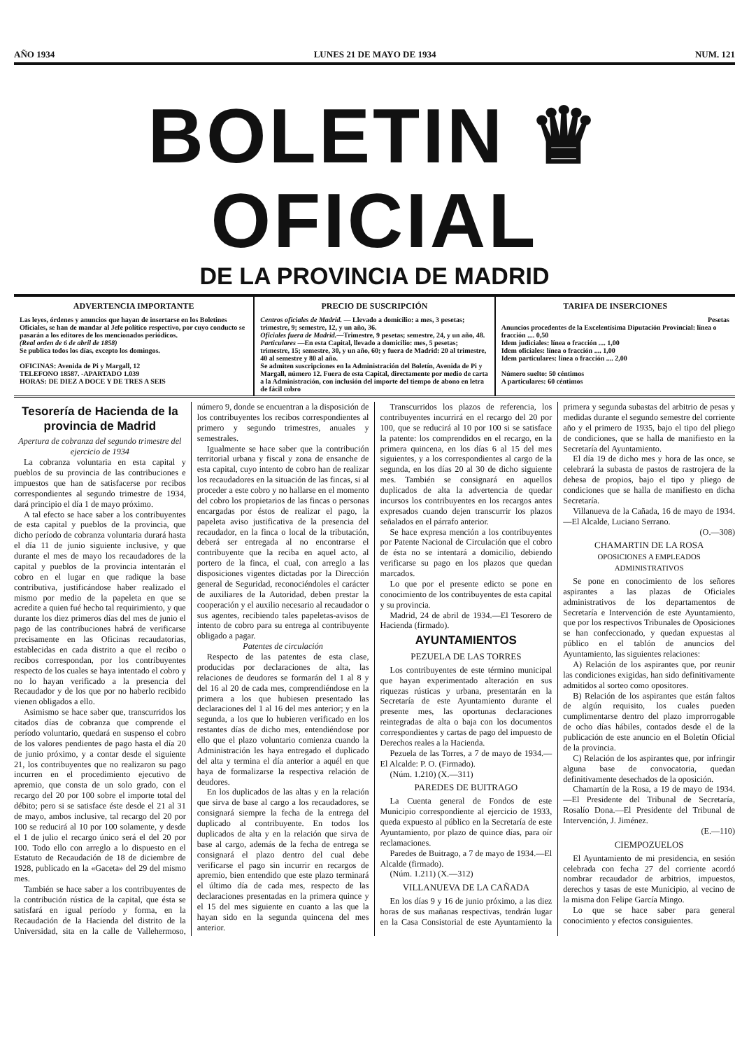AÑO 1934 LUNES 21 DE MAYO DE 1934 NUM. 121
BOLETIN ♛ OFICIAL
DE LA PROVINCIA DE MADRID
ADVERTENCIA IMPORTANTE
Las leyes, órdenes y anuncios que hayan de insertarse en los Boletines Oficiales, se han de mandar al Jefe político respectivo, por cuyo conducto se pasarán a los editores de los mencionados periódicos.
(Real orden de 6 de abril de 1858)
Se publica todos los días, excepto los domingos.
OFICINAS: Avenida de Pi y Margall, 12
TELEFONO 18587. -APARTADO 1.039
HORAS: DE DIEZ A DOCE Y DE TRES A SEIS
PRECIO DE SUSCRIPCIÓN
Centros oficiales de Madrid. — Llevado a domicilio: a mes, 3 pesetas; trimestre, 9; semestre, 12, y un año, 36.
Oficiales fuera de Madrid.—Trimestre, 9 pesetas; semestre, 24, y un año, 48.
Particulares —En esta Capital, llevado a domicilio: mes, 5 pesetas; trimestre, 15; semestre, 30, y un año, 60; y fuera de Madrid: 20 al trimestre, 40 al semestre y 80 al año.
Se admiten suscripciones en la Administración del Boletín, Avenida de Pi y Margall, número 12. Fuera de esta Capital, directamente por medio de carta a la Administración, con inclusión del importe del tiempo de abono en letra de fácil cobro
TARIFA DE INSERCIONES
Pesetas
Anuncios procedentes de la Excelentísima Diputación Provincial: línea o fracción .... 0,50
Idem judiciales: línea o fracción .... 1,00
Idem oficiales: línea o fracción .... 1,00
Idem particulares: línea o fracción .... 2,00
Número suelto: 50 céntimos
A particulares: 60 céntimos
Tesorería de Hacienda de la provincia de Madrid
Apertura de cobranza del segundo trimestre del ejercicio de 1934
La cobranza voluntaria en esta capital y pueblos de su provincia de las contribuciones e impuestos que han de satisfacerse por recibos correspondientes al segundo trimestre de 1934, dará principio el día 1 de mayo próximo.
A tal efecto se hace saber a los contribuyentes de esta capital y pueblos de la provincia, que dicho período de cobranza voluntaria durará hasta el día 11 de junio siguiente inclusive, y que durante el mes de mayo los recaudadores de la capital y pueblos de la provincia intentarán el cobro en el lugar en que radique la base contributiva, justificándose haber realizado el mismo por medio de la papeleta en que se acredite a quien fué hecho tal requirimiento, y que durante los diez primeros días del mes de junio el pago de las contribuciones habrá de verificarse precisamente en las Oficinas recaudatorias, establecidas en cada distrito a que el recibo o recibos correspondan, por los contribuyentes respecto de los cuales se haya intentado el cobro y no lo hayan verificado a la presencia del Recaudador y de los que por no haberlo recibido vienen obligados a ello.
Asimismo se hace saber que, transcurridos los citados días de cobranza que comprende el período voluntario, quedará en suspenso el cobro de los valores pendientes de pago hasta el día 20 de junio próximo, y a contar desde el siguiente 21, los contribuyentes que no realizaron su pago incurren en el procedimiento ejecutivo de apremio, que consta de un solo grado, con el recargo del 20 por 100 sobre el importe total del débito; pero si se satisface éste desde el 21 al 31 de mayo, ambos inclusive, tal recargo del 20 por 100 se reducirá al 10 por 100 solamente, y desde el 1 de julio el recargo único será el del 20 por 100. Todo ello con arreglo a lo dispuesto en el Estatuto de Recaudación de 18 de diciembre de 1928, publicado en la «Gaceta» del 29 del mismo mes.
También se hace saber a los contribuyentes de la contribución rústica de la capital, que ésta se satisfará en igual período y forma, en la Recaudación de la Hacienda del distrito de la Universidad, sita en la calle de Vallehermoso, número 9, donde se encuentran a la disposición de los contribuyentes los recibos correspondientes al primero y segundo trimestres, anuales y semestrales.
Igualmente se hace saber que la contribución territorial urbana y fiscal y zona de ensanche de esta capital, cuyo intento de cobro han de realizar los recaudadores en la situación de las fincas, si al proceder a este cobro y no hallarse en el momento del cobro los propietarios de las fincas o personas encargadas por éstos de realizar el pago, la papeleta aviso justificativa de la presencia del recaudador, en la finca o local de la tributación, deberá ser entregada al no encontrarse el contribuyente que la reciba en aquel acto, al portero de la finca, el cual, con arreglo a las disposiciones vigentes dictadas por la Dirección general de Seguridad, reconociéndoles el carácter de auxiliares de la Autoridad, deben prestar la cooperación y el auxilio necesario al recaudador o sus agentes, recibiendo tales papeletas-avisos de intento de cobro para su entrega al contribuyente obligado a pagar.
Patentes de circulación
Respecto de las patentes de esta clase, producidas por declaraciones de alta, las relaciones de deudores se formarán del 1 al 8 y del 16 al 20 de cada mes, comprendiéndose en la primera a los que hubiesen presentado las declaraciones del 1 al 16 del mes anterior; y en la segunda, a los que lo hubieren verificado en los restantes días de dicho mes, entendiéndose por ello que el plazo voluntario comienza cuando la Administración les haya entregado el duplicado del alta y termina el día anterior a aquél en que haya de formalizarse la respectiva relación de deudores.
En los duplicados de las altas y en la relación que sirva de base al cargo a los recaudadores, se consignará siempre la fecha de la entrega del duplicado al contribuyente. En todos los duplicados de alta y en la relación que sirva de base al cargo, además de la fecha de entrega se consignará el plazo dentro del cual debe verificarse el pago sin incurrir en recargos de apremio, bien entendido que este plazo terminará el último día de cada mes, respecto de las declaraciones presentadas en la primera quince y el 15 del mes siguiente en cuanto a las que la hayan sido en la segunda quincena del mes anterior.
Transcurridos los plazos de referencia, los contribuyentes incurrirá en el recargo del 20 por 100, que se reducirá al 10 por 100 si se satisface la patente: los comprendidos en el recargo, en la primera quincena, en los días 6 al 15 del mes siguientes, y a los correspondientes al cargo de la segunda, en los días 20 al 30 de dicho siguiente mes. También se consignará en aquellos duplicados de alta la advertencia de quedar incursos los contribuyentes en los recargos antes expresados cuando dejen transcurrir los plazos señalados en el párrafo anterior.
Se hace expresa mención a los contribuyentes por Patente Nacional de Circulación que el cobro de ésta no se intentará a domicilio, debiendo verificarse su pago en los plazos que quedan marcados.
Lo que por el presente edicto se pone en conocimiento de los contribuyentes de esta capital y su provincia.
Madrid, 24 de abril de 1934.—El Tesorero de Hacienda (firmado).
AYUNTAMIENTOS
PEZUELA DE LAS TORRES
Los contribuyentes de este término municipal que hayan experimentado alteración en sus riquezas rústicas y urbana, presentarán en la Secretaría de este Ayuntamiento durante el presente mes, las oportunas declaraciones reintegradas de alta o baja con los documentos correspondientes y cartas de pago del impuesto de Derechos reales a la Hacienda.
Pezuela de las Torres, a 7 de mayo de 1934.—El Alcalde: P. O. (Firmado).
(Núm. 1.210) (X.—311)
PAREDES DE BUITRAGO
La Cuenta general de Fondos de este Municipio correspondiente al ejercicio de 1933, queda expuesto al público en la Secretaría de este Ayuntamiento, por plazo de quince días, para oír reclamaciones.
Paredes de Buitrago, a 7 de mayo de 1934.—El Alcalde (firmado).
(Núm. 1.211) (X.—312)
VILLANUEVA DE LA CAÑADA
En los días 9 y 16 de junio próximo, a las diez horas de sus mañanas respectivas, tendrán lugar en la Casa Consistorial de este Ayuntamiento la primera y segunda subastas del arbitrio de pesas y medidas durante el segundo semestre del corriente año y el primero de 1935, bajo el tipo del pliego de condiciones, que se halla de manifiesto en la Secretaría del Ayuntamiento.
El día 19 de dicho mes y hora de las once, se celebrará la subasta de pastos de rastrojera de la dehesa de propios, bajo el tipo y pliego de condiciones que se halla de manifiesto en dicha Secretaría.
Villanueva de la Cañada, 16 de mayo de 1934.—El Alcalde, Luciano Serrano.
(O.—308)
CHAMARTIN DE LA ROSA
OPOSICIONES A EMPLEADOS ADMINISTRATIVOS
Se pone en conocimiento de los señores aspirantes a las plazas de Oficiales administrativos de los departamentos de Secretaría e Intervención de este Ayuntamiento, que por los respectivos Tribunales de Oposiciones se han confeccionado, y quedan expuestas al público en el tablón de anuncios del Ayuntamiento, las siguientes relaciones:
A) Relación de los aspirantes que, por reunir las condiciones exigidas, han sido definitivamente admitidos al sorteo como opositores.
B) Relación de los aspirantes que están faltos de algún requisito, los cuales pueden cumplimentarse dentro del plazo improrrogable de ocho días hábiles, contados desde el de la publicación de este anuncio en el Boletín Oficial de la provincia.
C) Relación de los aspirantes que, por infringir alguna base de convocatoria, quedan definitivamente desechados de la oposición.
Chamartín de la Rosa, a 19 de mayo de 1934.—El Presidente del Tribunal de Secretaría, Rosalío Dona.—El Presidente del Tribunal de Intervención, J. Jiménez.
(E.—110)
CIEMPOZUELOS
El Ayuntamiento de mi presidencia, en sesión celebrada con fecha 27 del corriente acordó nombrar recaudador de arbitrios, impuestos, derechos y tasas de este Municipio, al vecino de la misma don Felipe García Mingo.
Lo que se hace saber para general conocimiento y efectos consiguientes.